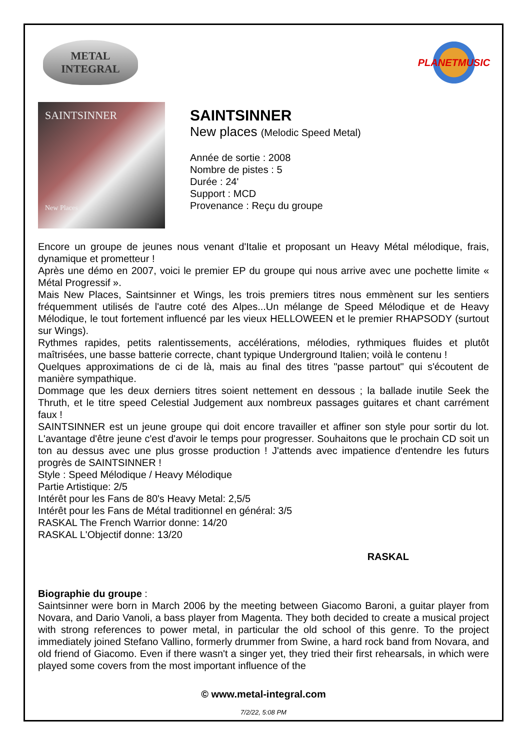METAL
INTEGRAL
PLANETMUSIC
SAINTSINNER
New Places
SAINTSINNER
New places (Melodic Speed Metal)
Année de sortie : 2008
Nombre de pistes : 5
Durée : 24'
Support : MCD
Provenance : Reçu du groupe
Encore un groupe de jeunes nous venant d'Italie et proposant un Heavy Métal mélodique, frais, dynamique et prometteur !
Après une démo en 2007, voici le premier EP du groupe qui nous arrive avec une pochette limite « Métal Progressif ».
Mais New Places, Saintsinner et Wings, les trois premiers titres nous emmènent sur les sentiers fréquemment utilisés de l'autre coté des Alpes...Un mélange de Speed Mélodique et de Heavy Mélodique, le tout fortement influencé par les vieux HELLOWEEN et le premier RHAPSODY (surtout sur Wings).
Rythmes rapides, petits ralentissements, accélérations, mélodies, rythmiques fluides et plutôt maîtrisées, une basse batterie correcte, chant typique Underground Italien; voilà le contenu !
Quelques approximations de ci de là, mais au final des titres "passe partout" qui s'écoutent de manière sympathique.
Dommage que les deux derniers titres soient nettement en dessous ; la ballade inutile Seek the Thruth, et le titre speed Celestial Judgement aux nombreux passages guitares et chant carrément faux !
SAINTSINNER est un jeune groupe qui doit encore travailler et affiner son style pour sortir du lot. L'avantage d'être jeune c'est d'avoir le temps pour progresser. Souhaitons que le prochain CD soit un ton au dessus avec une plus grosse production ! J'attends avec impatience d'entendre les futurs progrès de SAINTSINNER !
Style : Speed Mélodique / Heavy Mélodique
Partie Artistique: 2/5
Intérêt pour les Fans de 80's Heavy Metal: 2,5/5
Intérêt pour les Fans de Métal traditionnel en général: 3/5
RASKAL The French Warrior donne: 14/20
RASKAL L'Objectif donne: 13/20
RASKAL
Biographie du groupe :
Saintsinner were born in March 2006 by the meeting between Giacomo Baroni, a guitar player from Novara, and Dario Vanoli, a bass player from Magenta. They both decided to create a musical project with strong references to power metal, in particular the old school of this genre. To the project immediately joined Stefano Vallino, formerly drummer from Swine, a hard rock band from Novara, and old friend of Giacomo. Even if there wasn't a singer yet, they tried their first rehearsals, in which were played some covers from the most important influence of the
© www.metal-integral.com
7/2/22, 5:08 PM